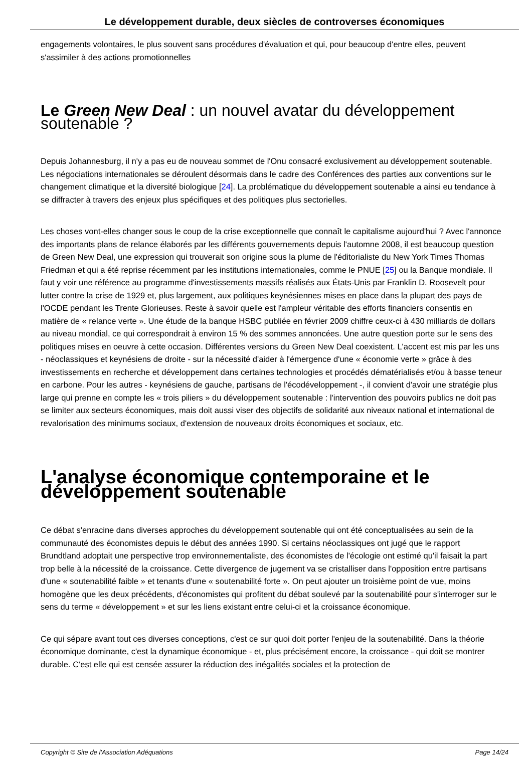Le développement durable, deux siècles de controverses économiques
engagements volontaires, le plus souvent sans procédures d'évaluation et qui, pour beaucoup d'entre elles, peuvent s'assimiler à des actions promotionnelles
Le Green New Deal : un nouvel avatar du développement soutenable ?
Depuis Johannesburg, il n'y a pas eu de nouveau sommet de l'Onu consacré exclusivement au développement soutenable. Les négociations internationales se déroulent désormais dans le cadre des Conférences des parties aux conventions sur le changement climatique et la diversité biologique [24]. La problématique du développement soutenable a ainsi eu tendance à se diffracter à travers des enjeux plus spécifiques et des politiques plus sectorielles.
Les choses vont-elles changer sous le coup de la crise exceptionnelle que connaît le capitalisme aujourd'hui ? Avec l'annonce des importants plans de relance élaborés par les différents gouvernements depuis l'automne 2008, il est beaucoup question de Green New Deal, une expression qui trouverait son origine sous la plume de l'éditorialiste du New York Times Thomas Friedman et qui a été reprise récemment par les institutions internationales, comme le PNUE [25] ou la Banque mondiale. Il faut y voir une référence au programme d'investissements massifs réalisés aux États-Unis par Franklin D. Roosevelt pour lutter contre la crise de 1929 et, plus largement, aux politiques keynésiennes mises en place dans la plupart des pays de l'OCDE pendant les Trente Glorieuses. Reste à savoir quelle est l'ampleur véritable des efforts financiers consentis en matière de « relance verte ». Une étude de la banque HSBC publiée en février 2009 chiffre ceux-ci à 430 milliards de dollars au niveau mondial, ce qui correspondrait à environ 15 % des sommes annoncées. Une autre question porte sur le sens des politiques mises en oeuvre à cette occasion. Différentes versions du Green New Deal coexistent. L'accent est mis par les uns - néoclassiques et keynésiens de droite - sur la nécessité d'aider à l'émergence d'une « économie verte » grâce à des investissements en recherche et développement dans certaines technologies et procédés dématérialisés et/ou à basse teneur en carbone. Pour les autres - keynésiens de gauche, partisans de l'écodéveloppement -, il convient d'avoir une stratégie plus large qui prenne en compte les « trois piliers » du développement soutenable : l'intervention des pouvoirs publics ne doit pas se limiter aux secteurs économiques, mais doit aussi viser des objectifs de solidarité aux niveaux national et international de revalorisation des minimums sociaux, d'extension de nouveaux droits économiques et sociaux, etc.
L'analyse économique contemporaine et le développement soutenable
Ce débat s'enracine dans diverses approches du développement soutenable qui ont été conceptualisées au sein de la communauté des économistes depuis le début des années 1990. Si certains néoclassiques ont jugé que le rapport Brundtland adoptait une perspective trop environnementaliste, des économistes de l'écologie ont estimé qu'il faisait la part trop belle à la nécessité de la croissance. Cette divergence de jugement va se cristalliser dans l'opposition entre partisans d'une « soutenabilité faible » et tenants d'une « soutenabilité forte ». On peut ajouter un troisième point de vue, moins homogène que les deux précédents, d'économistes qui profitent du débat soulevé par la soutenabilité pour s'interroger sur le sens du terme « développement » et sur les liens existant entre celui-ci et la croissance économique.
Ce qui sépare avant tout ces diverses conceptions, c'est ce sur quoi doit porter l'enjeu de la soutenabilité. Dans la théorie économique dominante, c'est la dynamique économique - et, plus précisément encore, la croissance - qui doit se montrer durable. C'est elle qui est censée assurer la réduction des inégalités sociales et la protection de
Copyright © Site de l'Association Adéquations Page 14/24